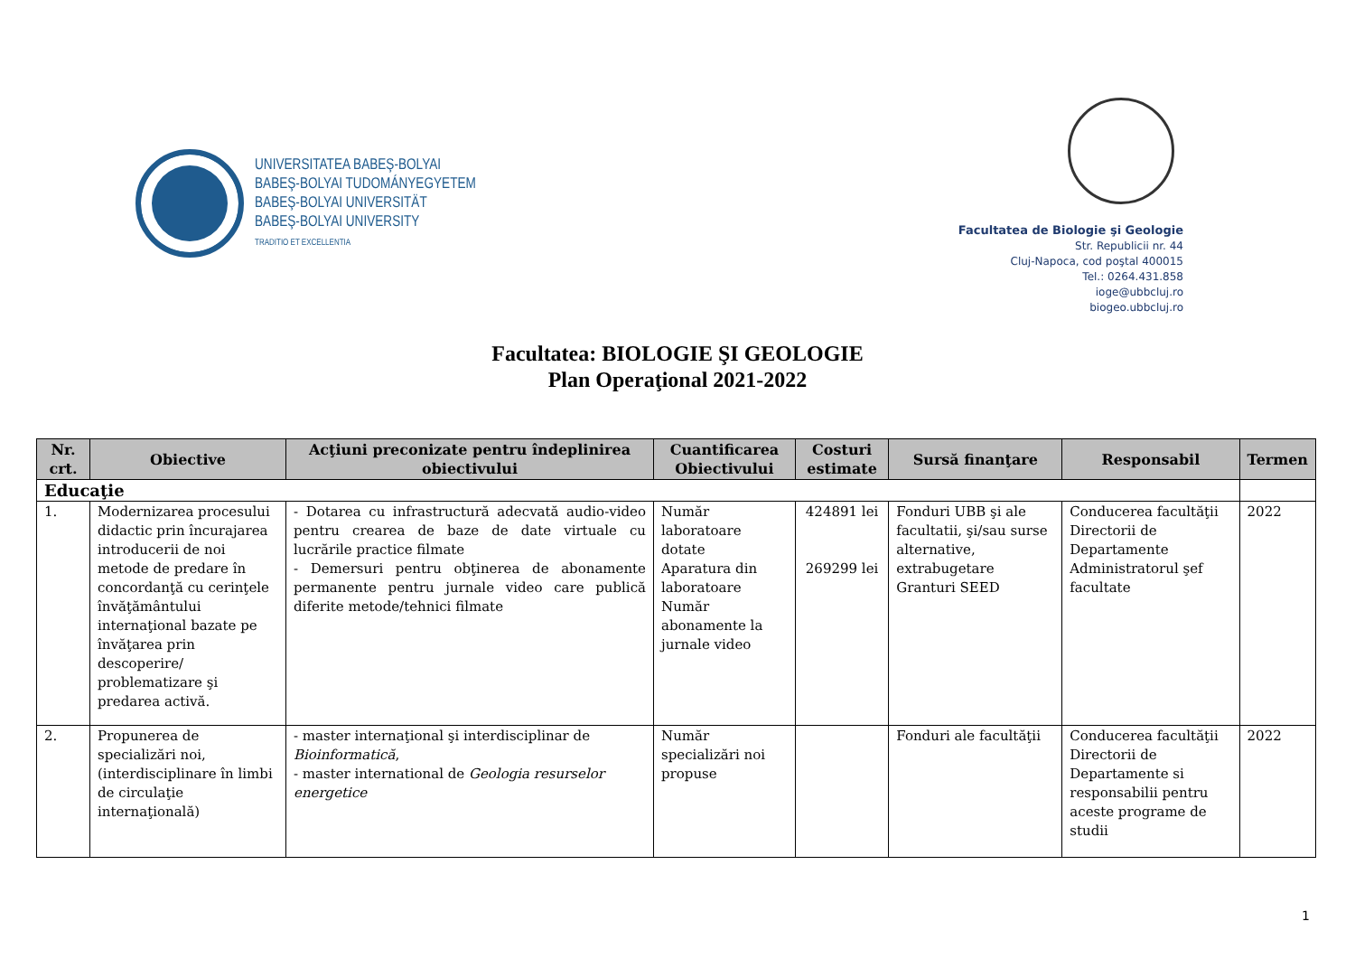UNIVERSITATEA BABEŞ-BOLYAI
BABEŞ-BOLYAI TUDOMÁNYEGYETEM
BABEŞ-BOLYAI UNIVERSITÄT
BABEŞ-BOLYAI UNIVERSITY
TRADITIO ET EXCELLENTIA
Facultatea de Biologie şi Geologie
Str. Republicii nr. 44
Cluj-Napoca, cod poştal 400015
Tel.: 0264.431.858
ioge@ubbcluj.ro
biogeo.ubbcluj.ro
Facultatea: BIOLOGIE ŞI GEOLOGIE
Plan Operaţional 2021-2022
| Nr. crt. | Obiective | Acţiuni preconizate pentru îndeplinirea obiectivului | Cuantificarea Obiectivului | Costuri estimate | Sursă finanţare | Responsabil | Termen |
| --- | --- | --- | --- | --- | --- | --- | --- |
| Educaţie | | | | | | | |
| 1. | Modernizarea procesului didactic prin încurajarea introducerii de noi metode de predare în concordanţă cu cerinţele învăţământului internaţional bazate pe învăţarea prin descoperire/ problematizare şi predarea activă. | - Dotarea cu infrastructură adecvată audio-video pentru crearea de baze de date virtuale cu lucrările practice filmate - Demersuri pentru obţinerea de abonamente permanente pentru jurnale video care publică diferite metode/tehnici filmate | Număr laboratoare dotate Aparatura din laboratoare Număr abonamente la jurnale video | 424891 lei 269299 lei | Fonduri UBB şi ale facultatii, şi/sau surse alternative, extrabugetare Granturi SEED | Conducerea facultăţii Directorii de Departamente Administratorul şef facultate | 2022 |
| 2. | Propunerea de specializări noi, (interdisciplinare în limbi de circulaţie internaţională) | - master internaţional şi interdisciplinar de Bioinformatică , - master international de Geologia resurselor energetice | Număr specializări noi propuse | | Fonduri ale facultăţii | Conducerea facultăţii Directorii de Departamente si responsabilii pentru aceste programe de studii | 2022 |
1